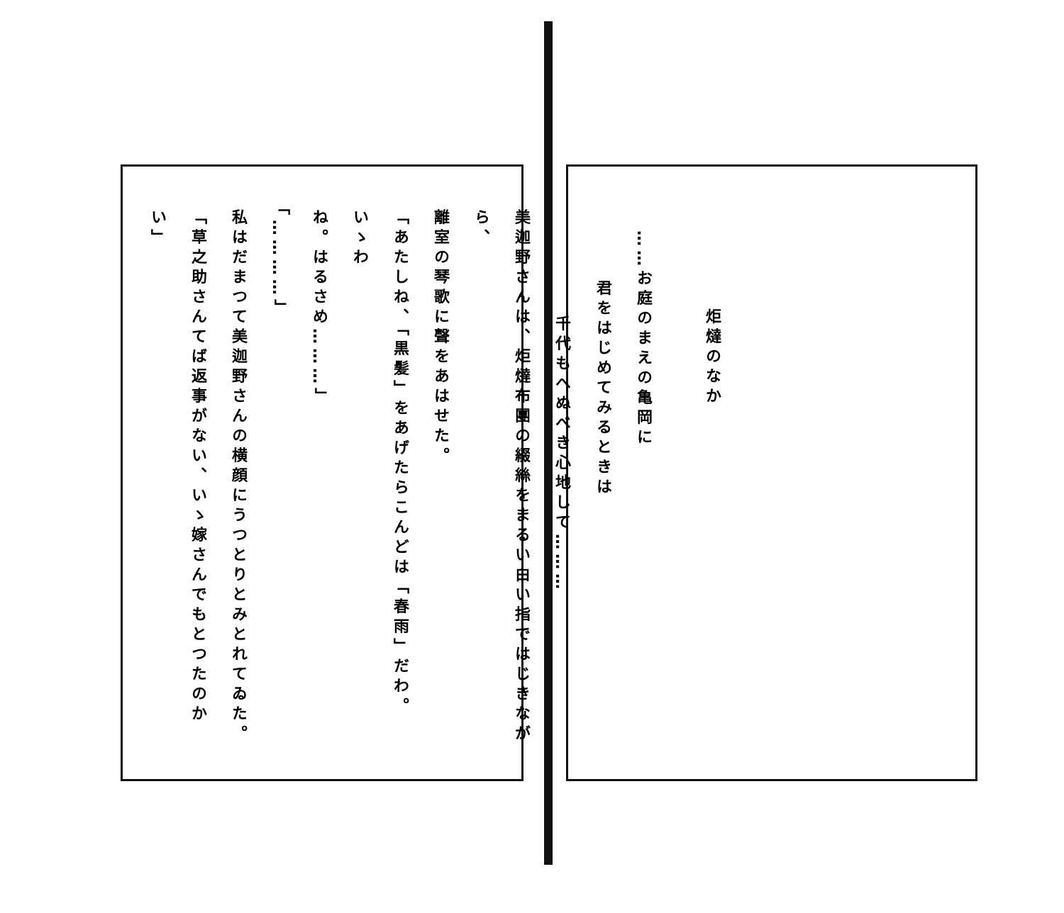炬燵のなか
……お庭のまえの亀岡に
君をはじめてみるときは
千代もへぬべき心地して………
美迦野さんは、炬燵布團の綴絲をまるい白い指ではじきながら、
離室の琴歌に聲をあはせた。
「あたしね、「黒髪」をあげたらこんどは「春雨」だわ。いゝわ
ね。はるさめ………」
「…………」
私はだまつて美迦野さんの横顔にうつとりとみとれてゐた。
「草之助さんてば返事がない、いゝ嫁さんでもとつたのかい」